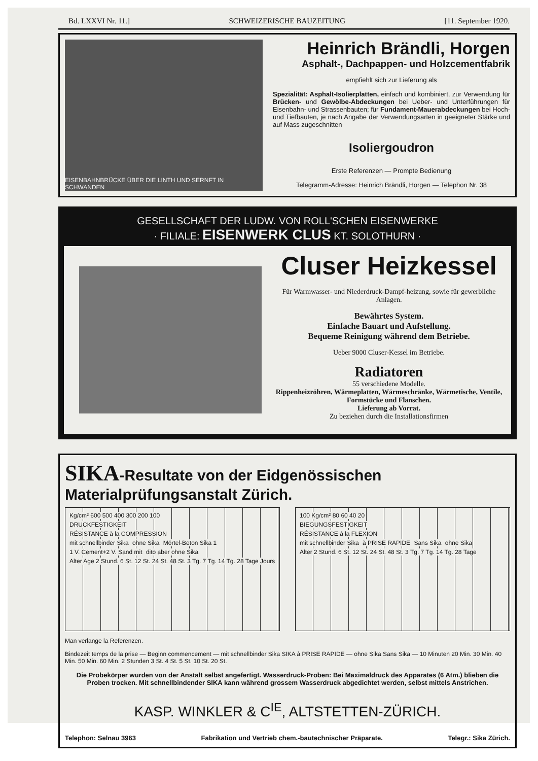Bd. LXXVI Nr. 11.] SCHWEIZERISCHE BAUZEITUNG [11. September 1920.
EISENBAHNBRÜCKE ÜBER DIE LINTH UND SERNFT IN SCHWANDEN
Heinrich Brändli, Horgen
Asphalt-, Dachpappen- und Holzcementfabrik
empfiehlt sich zur Lieferung als
Spezialität: Asphalt-Isolierplatten, einfach und kombiniert, zur Verwendung für Brücken- und Gewölbe-Abdeckungen bei Ueber- und Unterführungen für Eisenbahn- und Strassenbauten; für Fundament-Mauerabdeckungen bei Hoch- und Tiefbauten, je nach Angabe der Verwendungsarten in geeigneter Stärke und auf Mass zugeschnitten
Isoliergoudron
Erste Referenzen — Prompte Bedienung
Telegramm-Adresse: Heinrich Brändli, Horgen — Telephon Nr. 38
GESELLSCHAFT DER LUDW. VON ROLL'SCHEN EISENWERKE
· FILIALE: EISENWERK CLUS KT. SOLOTHURN ·
Cluser Heizkessel
Für Warmwasser- und Niederdruck-Dampf-heizung, sowie für gewerbliche Anlagen.
Bewährtes System.
Einfache Bauart und Aufstellung.
Bequeme Reinigung während dem Betriebe.
Ueber 9000 Cluser-Kessel im Betriebe.
Radiatoren
55 verschiedene Modelle.
Rippenheizröhren, Wärmeplatten, Wärmeschränke, Wärmetische, Ventile, Formstücke und Flanschen.
Lieferung ab Vorrat.
Zu beziehen durch die Installationsfirmen
SIKA-Resultate von der Eidgenössischen Materialprüfungsanstalt Zürich.
Kg/cm² 600 500 400 300 200 100
DRUCKFESTIGKEIT
RÉSISTANCE à la COMPRESSION
mit schnellbinder Sika ohne Sika Mörtel-Beton Sika 1 1 V. Cement+2 V. Sand mit dito aber ohne Sika
Alter Age 2 Stund. 6 St. 12 St. 24 St. 48 St. 3 Tg. 7 Tg. 14 Tg. 28 Tage Jours
100 Kg/cm² 80 60 40 20
BIEGUNGSFESTIGKEIT
RÉSISTANCE à la FLEXION
mit schnellbinder Sika à PRISE RAPIDE Sans Sika ohne Sika
Alter 2 Stund. 6 St. 12 St. 24 St. 48 St. 3 Tg. 7 Tg. 14 Tg. 28 Tage
Man verlange la Referenzen.
Bindezeit temps de la prise — Beginn commencement — mit schnellbinder Sika SIKA à PRISE RAPIDE — ohne Sika Sans Sika — 10 Minuten 20 Min. 30 Min. 40 Min. 50 Min. 60 Min. 2 Stunden 3 St. 4 St. 5 St. 10 St. 20 St.
Die Probekörper wurden von der Anstalt selbst angefertigt. Wasserdruck-Proben: Bei Maximaldruck des Apparates (6 Atm.) blieben die Proben trocken. Mit schnellbindender SIKA kann während grossem Wasserdruck abgedichtet werden, selbst mittels Anstrichen.
KASP. WINKLER & C<sup>IE</sup>, ALTSTETTEN-ZÜRICH.
Telephon: Selnau 3963 Fabrikation und Vertrieb chem.-bautechnischer Präparate. Telegr.: Sika Zürich.